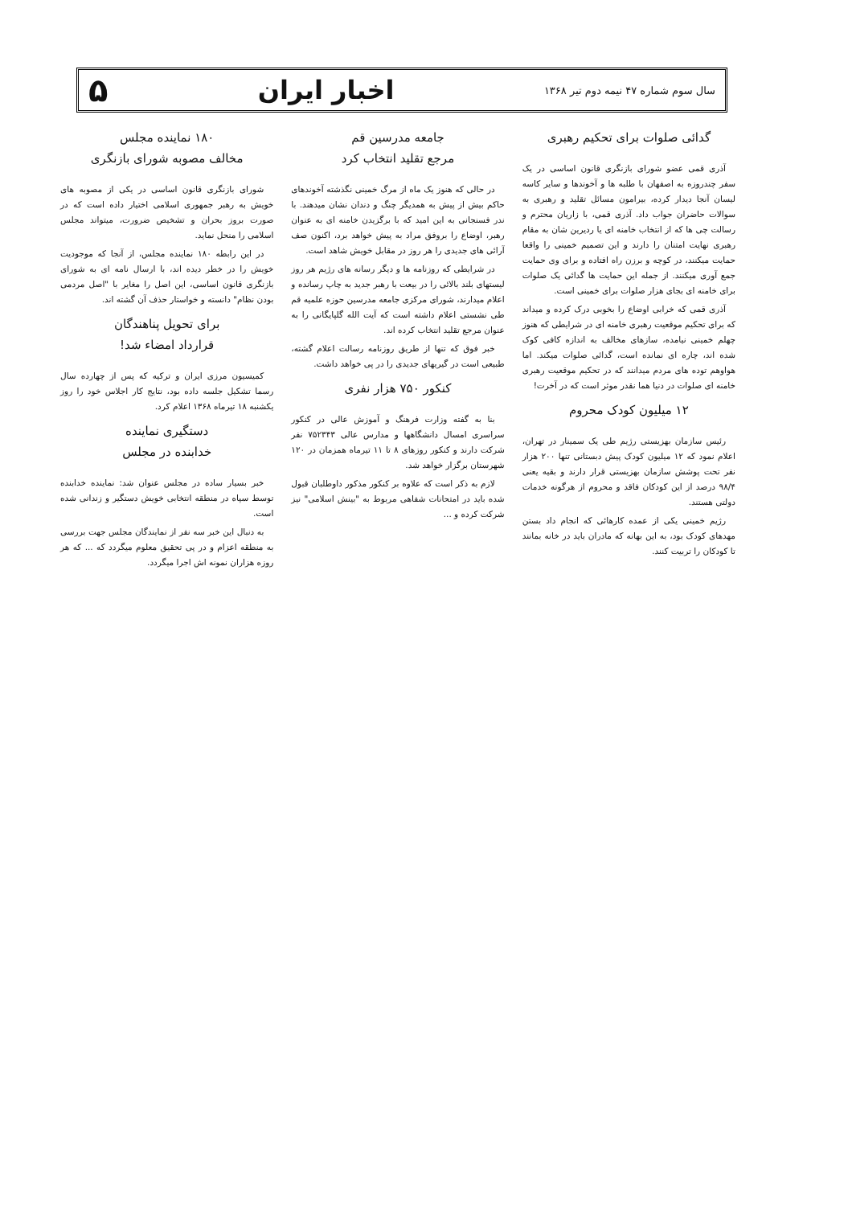سال سوم شماره ۴۷ نیمه دوم تیر ۱۳۶۸ اخبار ایران ۵
گدائی صلوات برای تحکیم رهبری
آذری قمی عضو شورای بازنگری قانون اساسی در یک سفر چندروزه به اصفهان با طلبه ها و آخوندها و سایر کاسه لیسان آنجا دیدار کرده، بیرامون مسائل تقلید و رهبری به سوالات حاضران جواب داد. آذری قمی، با زاریان محترم و رسالت چی ها که از انتخاب خامنه ای یا ردیرین شان به مقام رهبری نهایت امتنان را دارند و این تصمیم خمینی را واقعا حمایت میکنند، در کوچه و برزن راه افتاده و برای وی حمایت جمع آوری میکنند. از جمله این حمایت ها گدائی یک صلوات برای خامنه ای بجای هزار صلوات برای خمینی است.
آذری قمی که خرابی اوضاع را بخوبی درک کرده و میداند که برای تحکیم موقعیت رهبری خامنه ای در شرایطی که هنوز چهلم خمینی نیامده، سازهای مخالف به اندازه کافی کوک شده اند، چاره ای نمانده است، گدائی صلوات میکند. اما هواوهم توده های مردم میدانند که در تحکیم موقعیت رهبری خامنه ای صلوات در دنیا هما نقدر موثر است که در آخرت!
۱۲ میلیون کودک محروم
رئیس سازمان بهزیستی رژیم طی یک سمینار در تهران، اعلام نمود که ۱۲ میلیون کودک پیش دبستانی تنها ۲۰۰ هزار نفر تحت پوشش سازمان بهزیستی قرار دارند و بقیه یعنی ۹۸/۴ درصد از این کودکان فاقد و محروم از هرگونه خدمات دولتی هستند.
رژیم خمینی یکی از عمده کارهائی که انجام داد بستن مهدهای کودک بود، به این بهانه که مادران باید در خانه بمانند تا کودکان را تربیت کنند.
جامعه مدرسین قم
مرجع تقلید انتخاب کرد
در حالی که هنوز یک ماه از مرگ خمینی نگذشته آخوندهای حاکم بیش از پیش به همدیگر چنگ و دندان نشان میدهند. با ندر فسنجانی به این امید که با برگزیدن خامنه ای به عنوان رهبر، اوضاع را بروفق مراد به پیش خواهد برد، اکنون صف آرائی های جدیدی را هر روز در مقابل خویش شاهد است.
در شرایطی که روزنامه ها و دیگر رسانه های رژیم هر روز لیستهای بلند بالائی را در بیعت با رهبر جدید به چاپ رسانده و اعلام میدارند، شورای مرکزی جامعه مدرسین حوزه علمیه قم طی نشستی اعلام داشته است که آیت الله گلپایگانی را به عنوان مرجع تقلید انتخاب کرده اند.
خبر فوق که تنها از طریق روزنامه رسالت اعلام گشته، طبیعی است در گیریهای جدیدی را در پی خواهد داشت.
کنکور ۷۵۰ هزار نفری
بنا به گفته وزارت فرهنگ و آموزش عالی در کنکور سراسری امسال دانشگاهها و مدارس عالی ۷۵۲۳۴۳ نفر شرکت دارند و کنکور روزهای ۸ تا ۱۱ تیرماه همزمان در ۱۲۰ شهرستان برگزار خواهد شد.
لازم به ذکر است که علاوه بر کنکور مذکور داوطلبان قبول شده باید در امتحانات شفاهی مربوط به "بینش اسلامی" نیز شرکت کرده و ...
۱۸۰ نماینده مجلس
مخالف مصوبه شورای بازنگری
شورای بازنگری قانون اساسی در یکی از مصوبه های خویش به رهبر جمهوری اسلامی اختیار داده است که در صورت بروز بحران و تشخیص ضرورت، میتواند مجلس اسلامی را منحل نماید.
در این رابطه ۱۸۰ نماینده مجلس، از آنجا که موجودیت خویش را در خطر دیده اند، با ارسال نامه ای به شورای بازنگری قانون اساسی، این اصل را مغایر با "اصل مردمی بودن نظام" دانسته و خواستار حذف آن گشته اند.
برای تحویل پناهندگان
قرارداد امضاء شد!
کمیسیون مرزی ایران و ترکیه که پس از چهارده سال رسما تشکیل جلسه داده بود، نتایج کار اجلاس خود را روز یکشنبه ۱۸ تیرماه ۱۳۶۸ اعلام کرد.
دستگیری نماینده
خدابنده در مجلس
خبر بسیار ساده در مجلس عنوان شد: نماینده خدابنده توسط سپاه در منطقه انتخابی خویش دستگیر و زندانی شده است.
به دنبال این خبر سه نفر از نمایندگان مجلس جهت بررسی به منطقه اعزام و در پی تحقیق معلوم میگردد که ... که هر روزه هزاران نمونه اش اجرا میگردد.